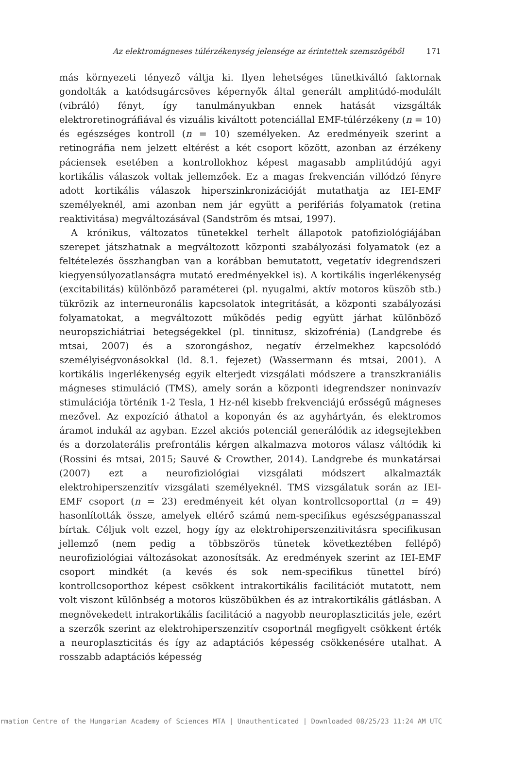Az elektromágneses túlérzékenység jelensége az érintettek szemszögéből 171
más környezeti tényező váltja ki. Ilyen lehetséges tünetkiváltó faktornak gondolták a katódsugárcsöves képernyők által generált amplitúdó-modulált (vibráló) fényt, így tanulmányukban ennek hatását vizsgálták elektroretinográfiával és vizuális kiváltott potenciállal EMF-túlérzékeny (n = 10) és egészséges kontroll (n = 10) személyeken. Az eredményeik szerint a retinográfia nem jelzett eltérést a két csoport között, azonban az érzékeny páciensek esetében a kontrollokhoz képest magasabb amplitúdójú agyi kortikális válaszok voltak jellemzőek. Ez a magas frekvencián villódzó fényre adott kortikális válaszok hiperszinkronizációját mutathatja az IEI-EMF személyeknél, ami azonban nem jár együtt a perifériás folyamatok (retina reaktivitása) megváltozásával (Sandström és mtsai, 1997).
A krónikus, változatos tünetekkel terhelt állapotok patofiziológiájában szerepet játszhatnak a megváltozott központi szabályozási folyamatok (ez a feltételezés összhangban van a korábban bemutatott, vegetatív idegrendszeri kiegyensúlyozatlanságra mutató eredményekkel is). A kortikális ingerlékenység (excitabilitás) különböző paraméterei (pl. nyugalmi, aktív motoros küszöb stb.) tükrözik az interneuronális kapcsolatok integritását, a központi szabályozási folyamatokat, a megváltozott működés pedig együtt járhat különböző neuropszichiátriai betegségekkel (pl. tinnitusz, skizofrénia) (Landgrebe és mtsai, 2007) és a szorongáshoz, negatív érzelmekhez kapcsolódó személyiségvonásokkal (ld. 8.1. fejezet) (Wassermann és mtsai, 2001). A kortikális ingerlékenység egyik elterjedt vizsgálati módszere a transzkraniális mágneses stimuláció (TMS), amely során a központi idegrendszer noninvazív stimulációja történik 1-2 Tesla, 1 Hz-nél kisebb frekvenciájú erősségű mágneses mezővel. Az expozíció áthatol a koponyán és az agyhártyán, és elektromos áramot indukál az agyban. Ezzel akciós potenciál generálódik az idegsejtekben és a dorzolaterális prefrontális kérgen alkalmazva motoros válasz váltódik ki (Rossini és mtsai, 2015; Sauvé & Crowther, 2014). Landgrebe és munkatársai (2007) ezt a neurofiziológiai vizsgálati módszert alkalmazták elektrohiperszenzitív vizsgálati személyeknél. TMS vizsgálatuk során az IEI-EMF csoport (n = 23) eredményeit két olyan kontrollcsoporttal (n = 49) hasonlították össze, amelyek eltérő számú nem-specifikus egészségpanasszal bírtak. Céljuk volt ezzel, hogy így az elektrohiperszenzitivitásra specifikusan jellemző (nem pedig a többszörös tünetek következtében fellépő) neurofiziológiai változásokat azonosítsák. Az eredmények szerint az IEI-EMF csoport mindkét (a kevés és sok nem-specifikus tünettel bíró) kontrollcsoporthoz képest csökkent intrakortikális facilitációt mutatott, nem volt viszont különbség a motoros küszöbükben és az intrakortikális gátlásban. A megnövekedett intrakortikális facilitáció a nagyobb neuroplaszticitás jele, ezért a szerzők szerint az elektrohiperszenzitív csoportnál megfigyelt csökkent érték a neuroplaszticitás és így az adaptációs képesség csökkenésére utalhat. A rosszabb adaptációs képesség
rmation Centre of the Hungarian Academy of Sciences MTA | Unauthenticated | Downloaded 08/25/23 11:24 AM UTC